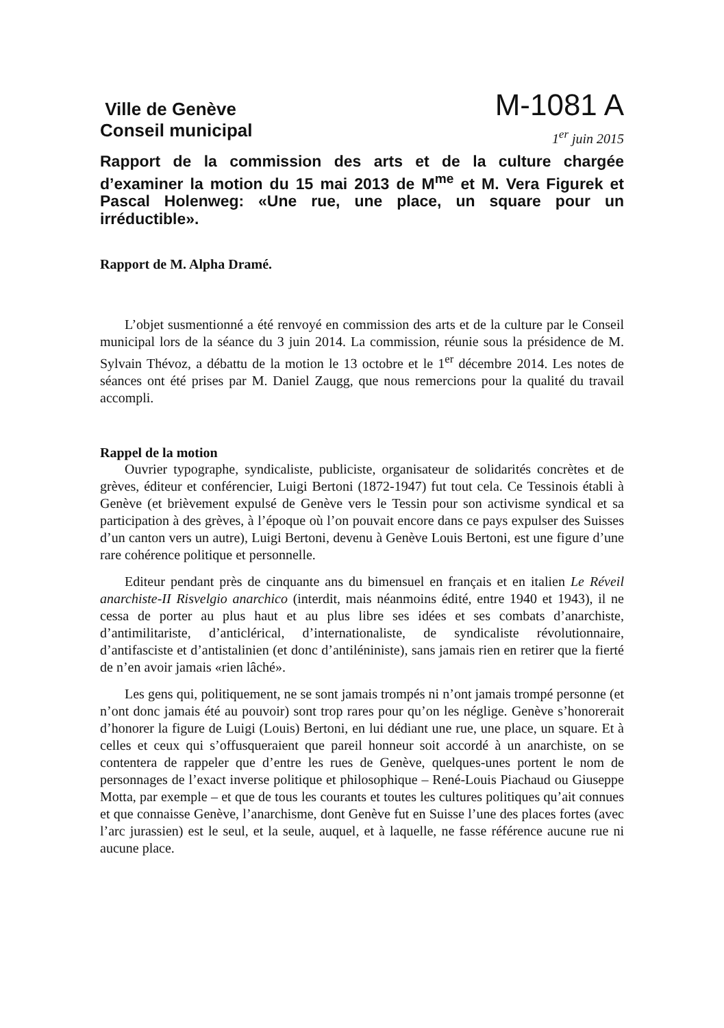Ville de Genève
Conseil municipal
M-1081 A
1<sup>er</sup> juin 2015
Rapport de la commission des arts et de la culture chargée d’examiner la motion du 15 mai 2013 de M<sup>me</sup> et M. Vera Figurek et Pascal Holenweg: «Une rue, une place, un square pour un irréductible».
Rapport de M. Alpha Dramé.
L’objet susmentionné a été renvoyé en commission des arts et de la culture par le Conseil municipal lors de la séance du 3 juin 2014. La commission, réunie sous la présidence de M. Sylvain Thévoz, a débattu de la motion le 13 octobre et le 1<sup>er</sup> décembre 2014. Les notes de séances ont été prises par M. Daniel Zaugg, que nous remercions pour la qualité du travail accompli.
Rappel de la motion
Ouvrier typographe, syndicaliste, publiciste, organisateur de solidarités concrètes et de grèves, éditeur et conférencier, Luigi Bertoni (1872-1947) fut tout cela. Ce Tessinois établi à Genève (et brièvement expulsé de Genève vers le Tessin pour son activisme syndical et sa participation à des grèves, à l’époque où l’on pouvait encore dans ce pays expulser des Suisses d’un canton vers un autre), Luigi Bertoni, devenu à Genève Louis Bertoni, est une figure d’une rare cohérence politique et personnelle.
Editeur pendant près de cinquante ans du bimensuel en français et en italien Le Réveil anarchiste-II Risvelgio anarchico (interdit, mais néanmoins édité, entre 1940 et 1943), il ne cessa de porter au plus haut et au plus libre ses idées et ses combats d’anarchiste, d’antimilitariste, d’anticlérical, d’internationaliste, de syndicaliste révolutionnaire, d’antifasciste et d’antistalinien (et donc d’antiléniniste), sans jamais rien en retirer que la fierté de n’en avoir jamais «rien lâché».
Les gens qui, politiquement, ne se sont jamais trompés ni n’ont jamais trompé personne (et n’ont donc jamais été au pouvoir) sont trop rares pour qu’on les néglige. Genève s’honorerait d’honorer la figure de Luigi (Louis) Bertoni, en lui dédiant une rue, une place, un square. Et à celles et ceux qui s’offusqueraient que pareil honneur soit accordé à un anarchiste, on se contentera de rappeler que d’entre les rues de Genève, quelques-unes portent le nom de personnages de l’exact inverse politique et philosophique – René-Louis Piachaud ou Giuseppe Motta, par exemple – et que de tous les courants et toutes les cultures politiques qu’ait connues et que connaisse Genève, l’anarchisme, dont Genève fut en Suisse l’une des places fortes (avec l’arc jurassien) est le seul, et la seule, auquel, et à laquelle, ne fasse référence aucune rue ni aucune place.